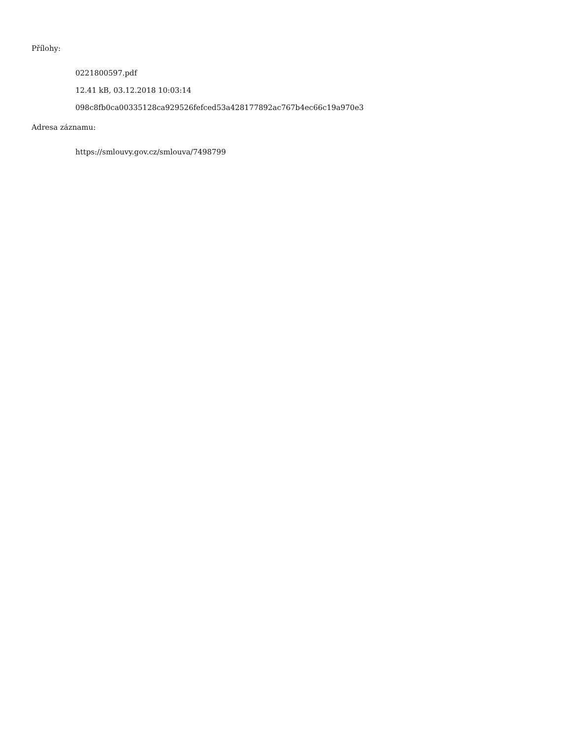Přílohy:
0221800597.pdf
12.41 kB, 03.12.2018 10:03:14
098c8fb0ca00335128ca929526fefced53a428177892ac767b4ec66c19a970e3
Adresa záznamu:
https://smlouvy.gov.cz/smlouva/7498799